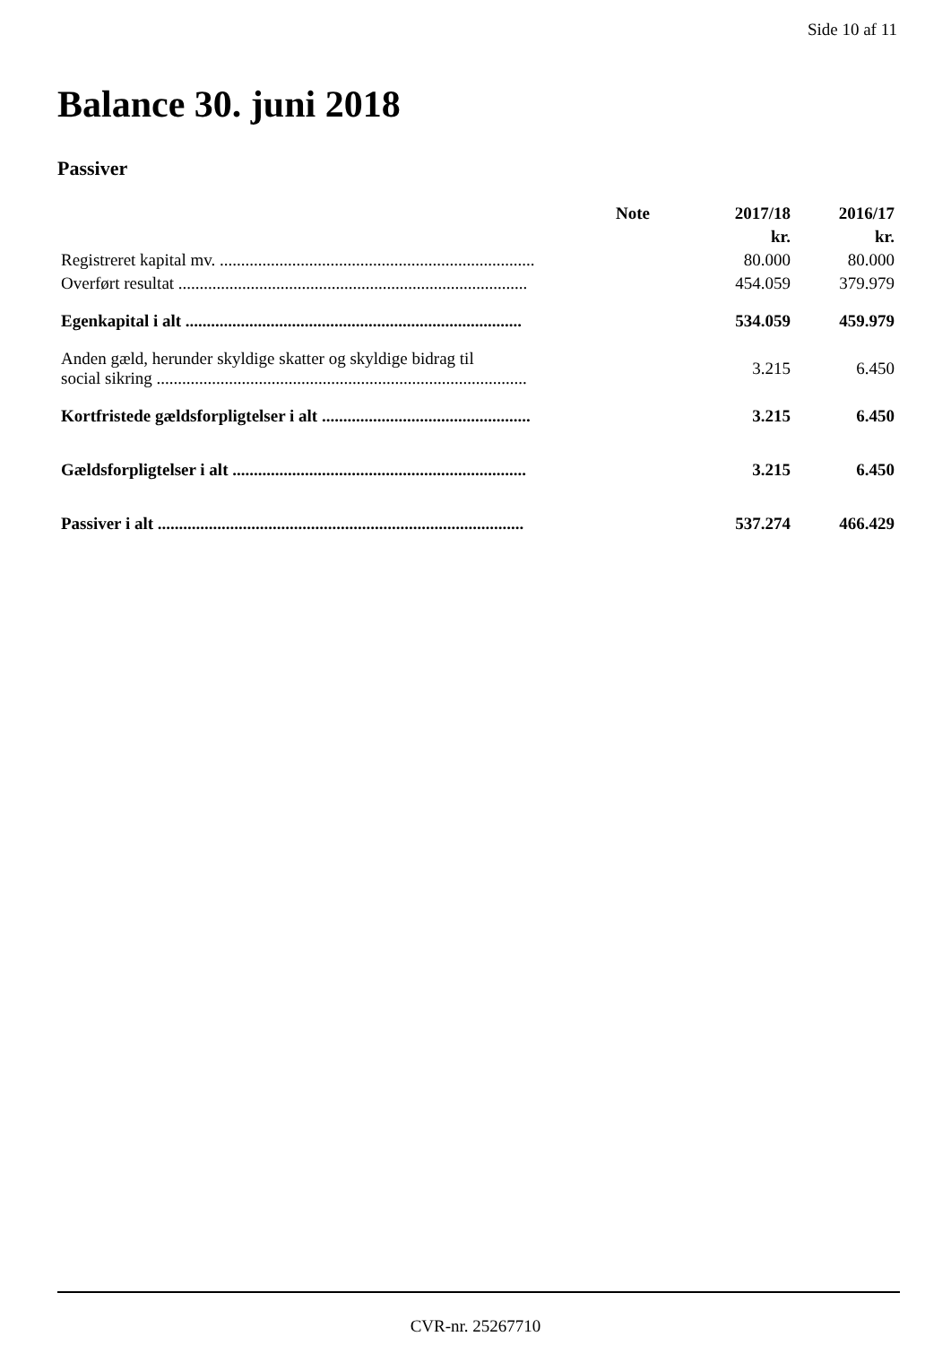Side 10 af 11
Balance 30. juni 2018
Passiver
| | Note | 2017/18 | 2016/17 |
| --- | --- | --- | --- |
| | | kr. | kr. |
| Registreret kapital mv. .......................................................................... | | 80.000 | 80.000 |
| Overført resultat .................................................................................. | | 454.059 | 379.979 |
| Egenkapital i alt ............................................................................... | | 534.059 | 459.979 |
| Anden gæld, herunder skyldige skatter og skyldige bidrag til social sikring ....................................................................................... | | 3.215 | 6.450 |
| Kortfristede gældsforpligtelser i alt ................................................. | | 3.215 | 6.450 |
| Gældsforpligtelser i alt ..................................................................... | | 3.215 | 6.450 |
| Passiver i alt ...................................................................................... | | 537.274 | 466.429 |
CVR-nr. 25267710